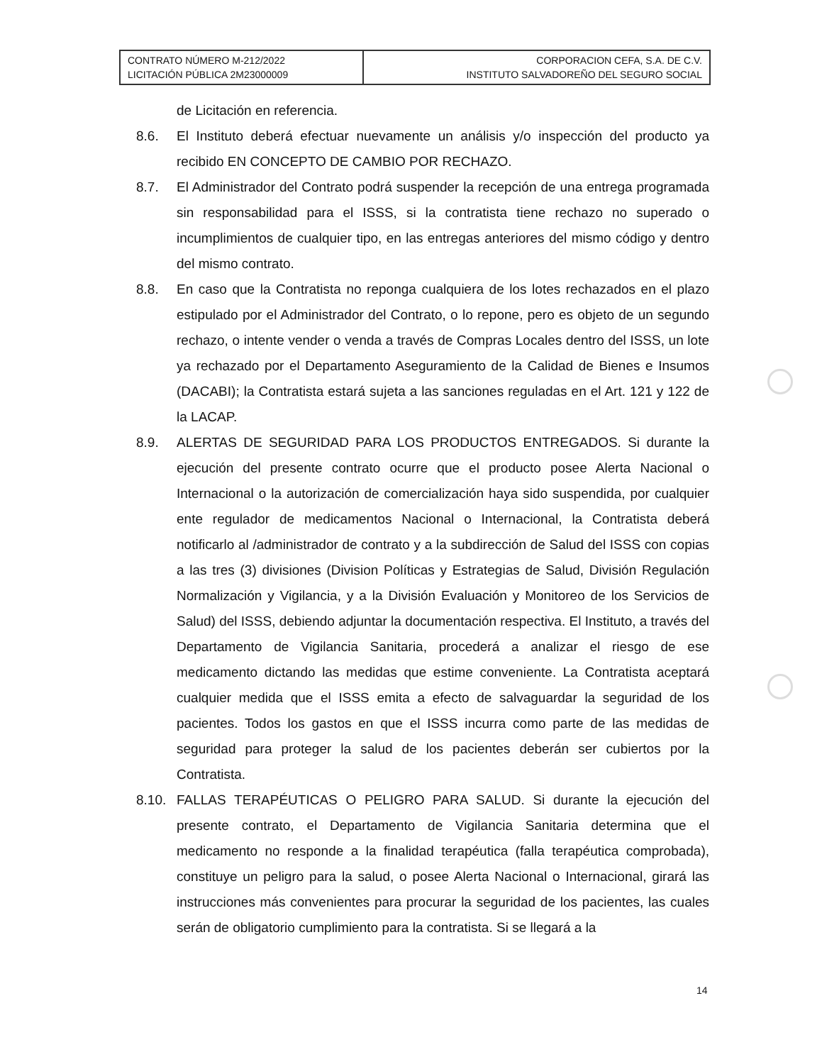| CONTRATO NÚMERO M-212/2022 LICITACIÓN PÚBLICA 2M23000009 | CORPORACION CEFA, S.A. DE C.V. INSTITUTO SALVADOREÑO DEL SEGURO SOCIAL |
de Licitación en referencia.
8.6. El Instituto deberá efectuar nuevamente un análisis y/o inspección del producto ya recibido EN CONCEPTO DE CAMBIO POR RECHAZO.
8.7. El Administrador del Contrato podrá suspender la recepción de una entrega programada sin responsabilidad para el ISSS, si la contratista tiene rechazo no superado o incumplimientos de cualquier tipo, en las entregas anteriores del mismo código y dentro del mismo contrato.
8.8. En caso que la Contratista no reponga cualquiera de los lotes rechazados en el plazo estipulado por el Administrador del Contrato, o lo repone, pero es objeto de un segundo rechazo, o intente vender o venda a través de Compras Locales dentro del ISSS, un lote ya rechazado por el Departamento Aseguramiento de la Calidad de Bienes e Insumos (DACABI); la Contratista estará sujeta a las sanciones reguladas en el Art. 121 y 122 de la LACAP.
8.9. ALERTAS DE SEGURIDAD PARA LOS PRODUCTOS ENTREGADOS. Si durante la ejecución del presente contrato ocurre que el producto posee Alerta Nacional o Internacional o la autorización de comercialización haya sido suspendida, por cualquier ente regulador de medicamentos Nacional o Internacional, la Contratista deberá notificarlo al /administrador de contrato y a la subdirección de Salud del ISSS con copias a las tres (3) divisiones (Division Políticas y Estrategias de Salud, División Regulación Normalización y Vigilancia, y a la División Evaluación y Monitoreo de los Servicios de Salud) del ISSS, debiendo adjuntar la documentación respectiva. El Instituto, a través del Departamento de Vigilancia Sanitaria, procederá a analizar el riesgo de ese medicamento dictando las medidas que estime conveniente. La Contratista aceptará cualquier medida que el ISSS emita a efecto de salvaguardar la seguridad de los pacientes. Todos los gastos en que el ISSS incurra como parte de las medidas de seguridad para proteger la salud de los pacientes deberán ser cubiertos por la Contratista.
8.10. FALLAS TERAPÉUTICAS O PELIGRO PARA SALUD. Si durante la ejecución del presente contrato, el Departamento de Vigilancia Sanitaria determina que el medicamento no responde a la finalidad terapéutica (falla terapéutica comprobada), constituye un peligro para la salud, o posee Alerta Nacional o Internacional, girará las instrucciones más convenientes para procurar la seguridad de los pacientes, las cuales serán de obligatorio cumplimiento para la contratista. Si se llegará a la
14